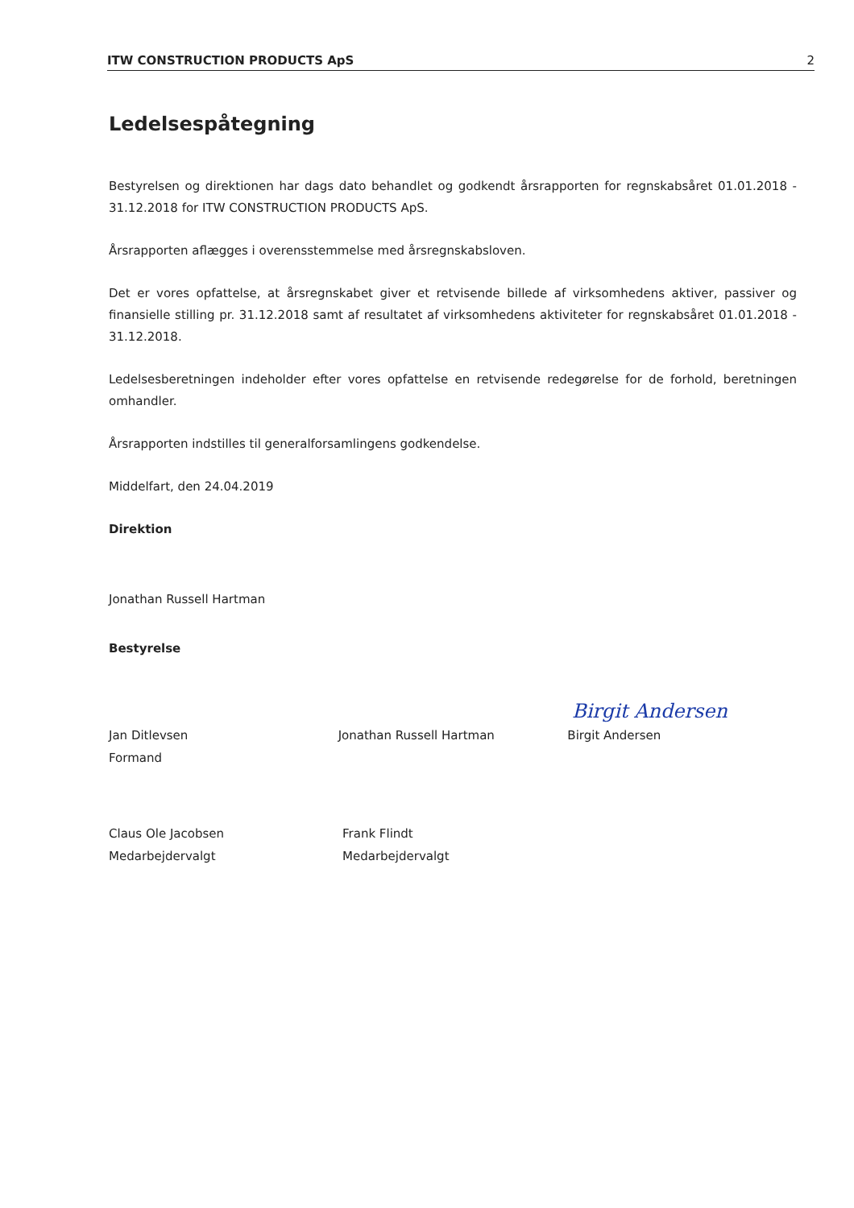ITW CONSTRUCTION PRODUCTS ApS 2
Ledelsespåtegning
Bestyrelsen og direktionen har dags dato behandlet og godkendt årsrapporten for regnskabsåret 01.01.2018 - 31.12.2018 for ITW CONSTRUCTION PRODUCTS ApS.
Årsrapporten aflægges i overensstemmelse med årsregnskabsloven.
Det er vores opfattelse, at årsregnskabet giver et retvisende billede af virksomhedens aktiver, passiver og finansielle stilling pr. 31.12.2018 samt af resultatet af virksomhedens aktiviteter for regnskabsåret 01.01.2018 - 31.12.2018.
Ledelsesberetningen indeholder efter vores opfattelse en retvisende redegørelse for de forhold, beretningen omhandler.
Årsrapporten indstilles til generalforsamlingens godkendelse.
Middelfart, den 24.04.2019
Direktion
Jonathan Russell Hartman
Bestyrelse
Birgit Andersen
Jan Ditlevsen
Formand
Jonathan Russell Hartman Birgit Andersen
Claus Ole Jacobsen
Medarbejdervalgt
Frank Flindt
Medarbejdervalgt